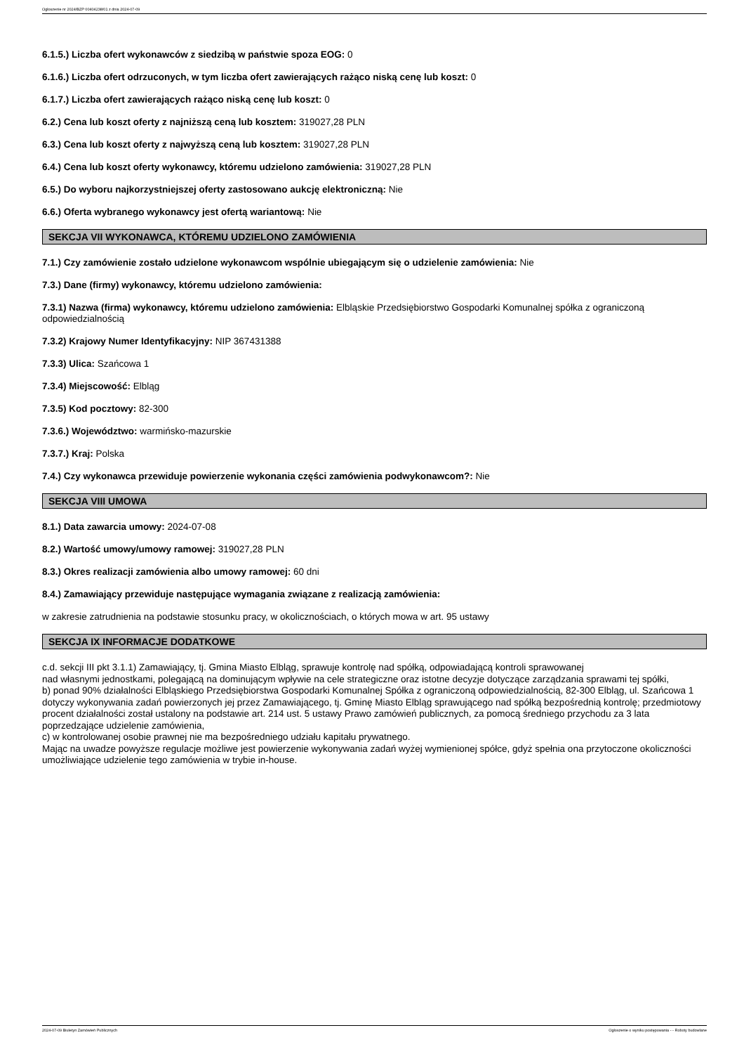Ogłoszenie nr 2024/BZP 00404238/01 z dnia 2024-07-09
6.1.5.) Liczba ofert wykonawców z siedzibą w państwie spoza EOG: 0
6.1.6.) Liczba ofert odrzuconych, w tym liczba ofert zawierających rażąco niską cenę lub koszt: 0
6.1.7.) Liczba ofert zawierających rażąco niską cenę lub koszt: 0
6.2.) Cena lub koszt oferty z najniższą ceną lub kosztem: 319027,28 PLN
6.3.) Cena lub koszt oferty z najwyższą ceną lub kosztem: 319027,28 PLN
6.4.) Cena lub koszt oferty wykonawcy, któremu udzielono zamówienia: 319027,28 PLN
6.5.) Do wyboru najkorzystniejszej oferty zastosowano aukcję elektroniczną: Nie
6.6.) Oferta wybranego wykonawcy jest ofertą wariantową: Nie
SEKCJA VII WYKONAWCA, KTÓREMU UDZIELONO ZAMÓWIENIA
7.1.) Czy zamówienie zostało udzielone wykonawcom wspólnie ubiegającym się o udzielenie zamówienia: Nie
7.3.) Dane (firmy) wykonawcy, któremu udzielono zamówienia:
7.3.1) Nazwa (firma) wykonawcy, któremu udzielono zamówienia: Elbląskie Przedsiębiorstwo Gospodarki Komunalnej spółka z ograniczoną odpowiedzialnością
7.3.2) Krajowy Numer Identyfikacyjny: NIP 367431388
7.3.3) Ulica: Szańcowa 1
7.3.4) Miejscowość: Elbląg
7.3.5) Kod pocztowy: 82-300
7.3.6.) Województwo: warmińsko-mazurskie
7.3.7.) Kraj: Polska
7.4.) Czy wykonawca przewiduje powierzenie wykonania części zamówienia podwykonawcom?: Nie
SEKCJA VIII UMOWA
8.1.) Data zawarcia umowy: 2024-07-08
8.2.) Wartość umowy/umowy ramowej: 319027,28 PLN
8.3.) Okres realizacji zamówienia albo umowy ramowej: 60 dni
8.4.) Zamawiający przewiduje następujące wymagania związane z realizacją zamówienia:
w zakresie zatrudnienia na podstawie stosunku pracy, w okolicznościach, o których mowa w art. 95 ustawy
SEKCJA IX INFORMACJE DODATKOWE
c.d. sekcji III pkt 3.1.1) Zamawiający, tj. Gmina Miasto Elbląg, sprawuje kontrolę nad spółką, odpowiadającą kontroli sprawowanej
nad własnymi jednostkami, polegającą na dominującym wpływie na cele strategiczne oraz istotne decyzje dotyczące zarządzania sprawami tej spółki,
b) ponad 90% działalności Elbląskiego Przedsiębiorstwa Gospodarki Komunalnej Spółka z ograniczoną odpowiedzialnością, 82-300 Elbląg, ul. Szańcowa 1 dotyczy wykonywania zadań powierzonych jej przez Zamawiającego, tj. Gminę Miasto Elbląg sprawującego nad spółką bezpośrednią kontrolę; przedmiotowy procent działalności został ustalony na podstawie art. 214 ust. 5 ustawy Prawo zamówień publicznych, za pomocą średniego przychodu za 3 lata poprzedzające udzielenie zamówienia,
c) w kontrolowanej osobie prawnej nie ma bezpośredniego udziału kapitału prywatnego.
Mając na uwadze powyższe regulacje możliwe jest powierzenie wykonywania zadań wyżej wymienionej spółce, gdyż spełnia ona przytoczone okoliczności umożliwiające udzielenie tego zamówienia w trybie in-house.
2024-07-09 Biuletyn Zamówień Publicznych Ogłoszenie o wyniku postępowania - - Roboty budowlane